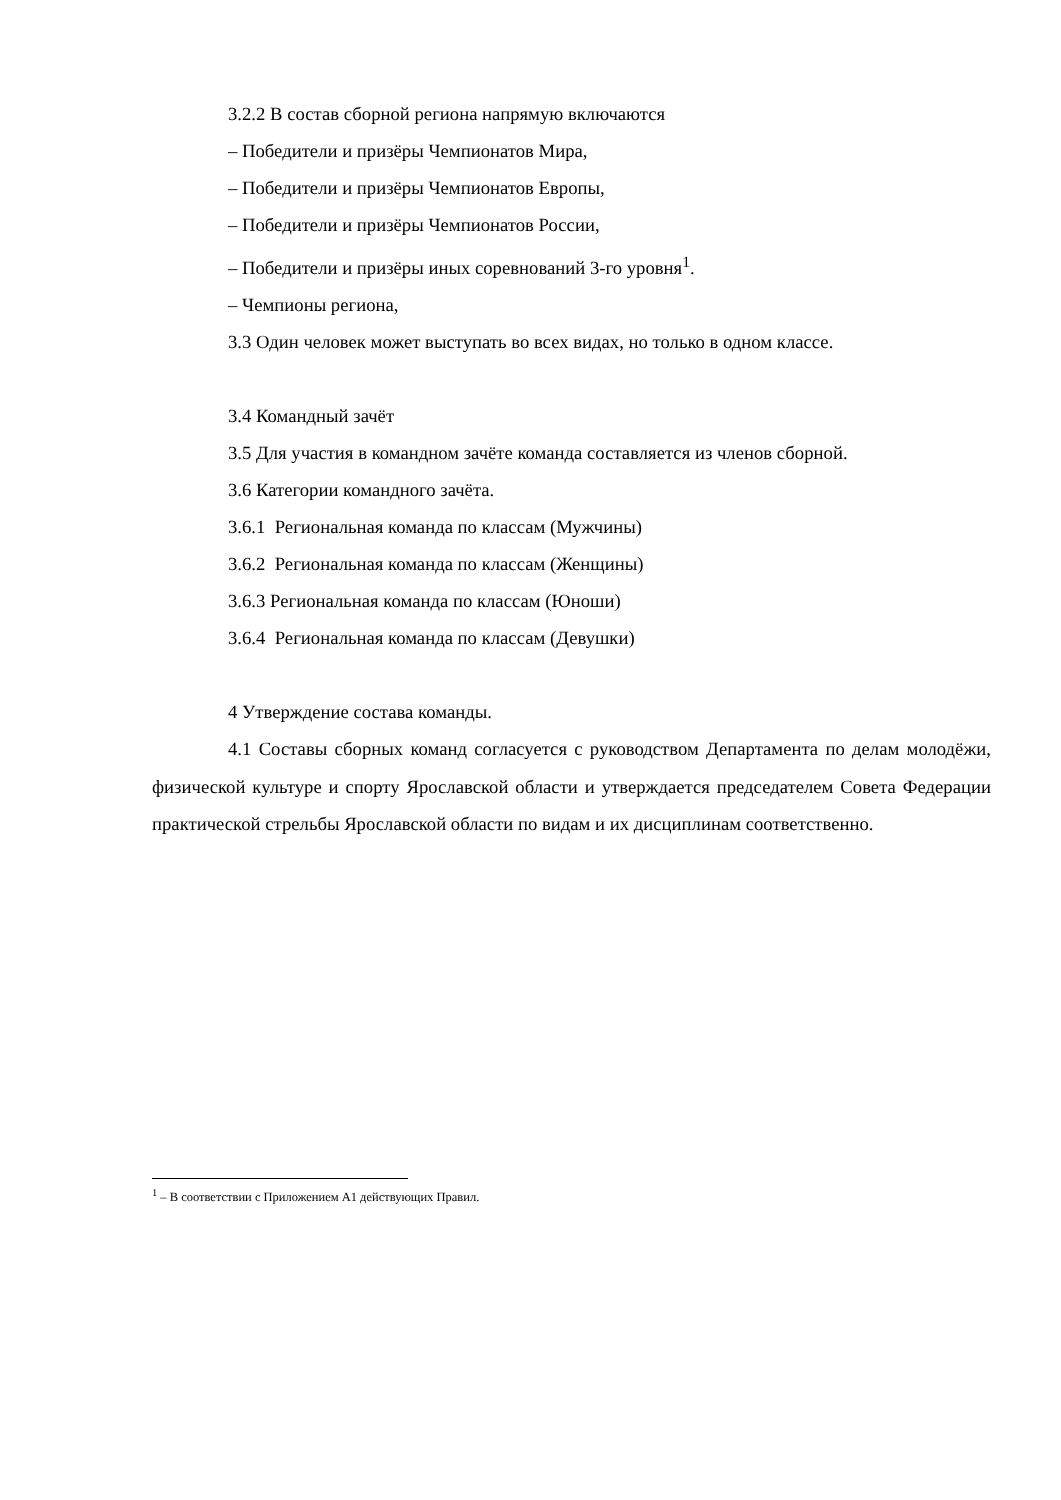3.2.2 В состав сборной региона напрямую включаются
– Победители и призёры Чемпионатов Мира,
– Победители и призёры Чемпионатов Европы,
– Победители и призёры Чемпионатов России,
– Победители и призёры иных соревнований 3-го уровня<sup>1</sup>.
– Чемпионы региона,
3.3 Один человек может выступать во всех видах, но только в одном классе.
3.4 Командный зачёт
3.5 Для участия в командном зачёте команда составляется из членов сборной.
3.6 Категории командного зачёта.
3.6.1 Региональная команда по классам (Мужчины)
3.6.2 Региональная команда по классам (Женщины)
3.6.3 Региональная команда по классам (Юноши)
3.6.4 Региональная команда по классам (Девушки)
4 Утверждение состава команды.
4.1 Составы сборных команд согласуется с руководством Департамента по делам молодёжи, физической культуре и спорту Ярославской области и утверждается председателем Совета Федерации практической стрельбы Ярославской области по видам и их дисциплинам соответственно.
<sup>1</sup> – В соответствии с Приложением А1 действующих Правил.